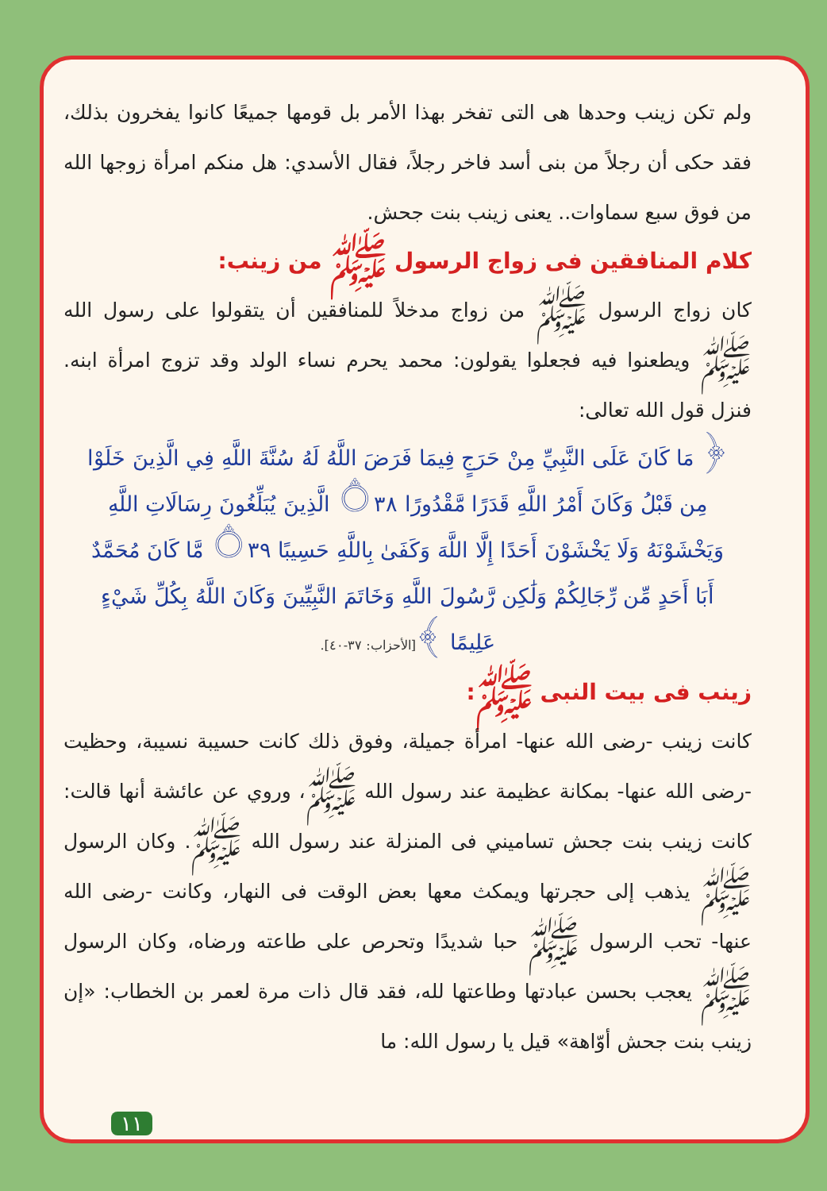ولم تكن زينب وحدها هى التى تفخر بهذا الأمر بل قومها جميعًا كانوا يفخرون بذلك، فقد حكى أن رجلاً من بنى أسد فاخر رجلاً، فقال الأسدي: هل منكم امرأة زوجها الله من فوق سبع سماوات.. يعنى زينب بنت جحش.
كلام المنافقين فى زواج الرسول ﷺ من زينب:
كان زواج الرسول ﷺ من زواج مدخلاً للمنافقين أن يتقولوا على رسول الله ﷺ ويطعنوا فيه فجعلوا يقولون: محمد يحرم نساء الولد وقد تزوج امرأة ابنه. فنزل قول الله تعالى:
﴿ مَا كَانَ عَلَى النَّبِيِّ مِنْ حَرَجٍ فِيمَا فَرَضَ اللَّهُ لَهُ سُنَّةَ اللَّهِ فِي الَّذِينَ خَلَوْا مِن قَبْلُ وَكَانَ أَمْرُ اللَّهِ قَدَرًا مَّقْدُورًا ۝٣٨ الَّذِينَ يُبَلِّغُونَ رِسَالَاتِ اللَّهِ وَيَخْشَوْنَهُ وَلَا يَخْشَوْنَ أَحَدًا إِلَّا اللَّهَ وَكَفَىٰ بِاللَّهِ حَسِيبًا ۝٣٩ مَّا كَانَ مُحَمَّدٌ أَبَا أَحَدٍ مِّن رِّجَالِكُمْ وَلَٰكِن رَّسُولَ اللَّهِ وَخَاتَمَ النَّبِيِّينَ وَكَانَ اللَّهُ بِكُلِّ شَيْءٍ عَلِيمًا ﴾[الأحزاب: ٣٧-٤٠].
زينب فى بيت النبى ﷺ:
كانت زينب -رضى الله عنها- امرأة جميلة، وفوق ذلك كانت حسيبة نسيبة، وحظيت -رضى الله عنها- بمكانة عظيمة عند رسول الله ﷺ، وروي عن عائشة أنها قالت: كانت زينب بنت جحش تساميني فى المنزلة عند رسول الله ﷺ. وكان الرسول ﷺ يذهب إلى حجرتها ويمكث معها بعض الوقت فى النهار، وكانت -رضى الله عنها- تحب الرسول ﷺ حبا شديدًا وتحرص على طاعته ورضاه، وكان الرسول ﷺ يعجب بحسن عبادتها وطاعتها لله، فقد قال ذات مرة لعمر بن الخطاب: «إن زينب بنت جحش أوّاهة» قيل يا رسول الله: ما
١١